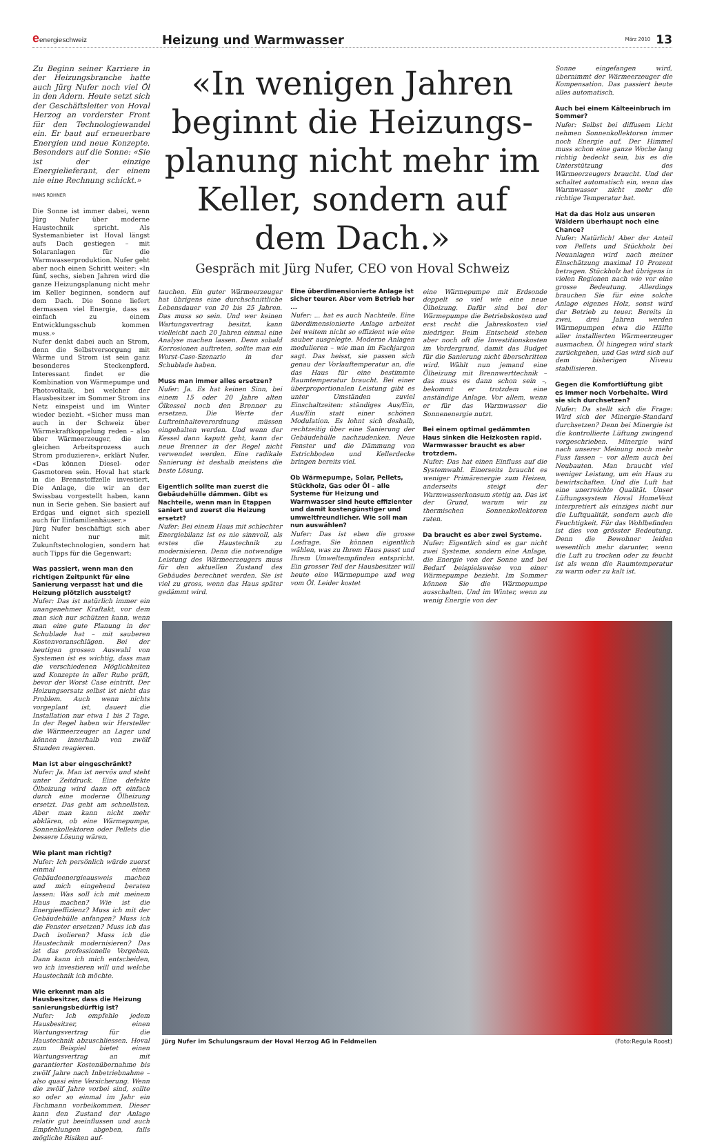eenergieschweiz
Heizung und Warmwasser
März 2010
13
Zu Beginn seiner Karriere in der Heizungsbranche hatte auch Jürg Nufer noch viel Öl in den Adern. Heute setzt sich der Geschäftsleiter von Hoval Herzog an vorderster Front für den Technologiewandel ein. Er baut auf erneuerbare Energien und neue Konzepte. Besonders auf die Sonne: «Sie ist der einzige Energielieferant, der einem nie eine Rechnung schickt.»
HANS ROHNER
Die Sonne ist immer dabei, wenn Jürg Nufer über moderne Haustechnik spricht. Als Systemanbieter ist Hoval längst aufs Dach gestiegen – mit Solaranlagen für die Warmwasserproduktion. Nufer geht aber noch einen Schritt weiter: «In fünf, sechs, sieben Jahren wird die ganze Heizungsplanung nicht mehr im Keller beginnen, sondern auf dem Dach. Die Sonne liefert dermassen viel Energie, dass es einfach zu einem Entwicklungsschub kommen muss.»
Nufer denkt dabei auch an Strom, denn die Selbstversorgung mit Wärme und Strom ist sein ganz besonderes Steckenpferd. Interessant findet er die Kombination von Wärmepumpe und Photovoltaik, bei welcher der Hausbesitzer im Sommer Strom ins Netz einspeist und im Winter wieder bezieht. «Sicher muss man auch in der Schweiz über Wärmekraftkoppelung reden – also über Wärmeerzeuger, die im gleichen Arbeitsprozess auch Strom produzieren», erklärt Nufer. «Das können Diesel- oder Gasmotoren sein. Hoval hat stark in die Brennstoffzelle investiert. Die Anlage, die wir an der Swissbau vorgestellt haben, kann nun in Serie gehen. Sie basiert auf Erdgas und eignet sich speziell auch für Einfamilienhäuser.»
Jürg Nufer beschäftigt sich aber nicht nur mit Zukunftstechnologien, sondern hat auch Tipps für die Gegenwart:
Was passiert, wenn man den richtigen Zeitpunkt für eine Sanierung verpasst hat und die Heizung plötzlich aussteigt?
Nufer: Das ist natürlich immer ein unangenehmer Kraftakt, vor dem man sich nur schützen kann, wenn man eine gute Planung in der Schublade hat – mit sauberen Kostenvoranschlägen. Bei der heutigen grossen Auswahl von Systemen ist es wichtig, dass man die verschiedenen Möglichkeiten und Konzepte in aller Ruhe prüft, bevor der Worst Case eintritt. Der Heizungsersatz selbst ist nicht das Problem. Auch wenn nichts vorgeplant ist, dauert die Installation nur etwa 1 bis 2 Tage. In der Regel haben wir Hersteller die Wärmeerzeuger an Lager und können innerhalb von zwölf Stunden reagieren.
Man ist aber eingeschränkt?
Nufer: Ja. Man ist nervös und steht unter Zeitdruck. Eine defekte Ölheizung wird dann oft einfach durch eine moderne Ölheizung ersetzt. Das geht am schnellsten. Aber man kann nicht mehr abklären, ob eine Wärmepumpe, Sonnenkollektoren oder Pellets die bessere Lösung wären.
Wie plant man richtig?
Nufer: Ich persönlich würde zuerst einmal einen Gebäudeenergieausweis machen und mich eingehend beraten lassen: Was soll ich mit meinem Haus machen? Wie ist die Energieeffizienz? Muss ich mit der Gebäudehülle anfangen? Muss ich die Fenster ersetzen? Muss ich das Dach isolieren? Muss ich die Haustechnik modernisieren? Das ist das professionelle Vorgehen. Dann kann ich mich entscheiden, wo ich investieren will und welche Haustechnik ich möchte.
Wie erkennt man als Hausbesitzer, dass die Heizung sanierungsbedürftig ist?
Nufer: Ich empfehle jedem Hausbesitzer, einen Wartungsvertrag für die Haustechnik abzuschliessen. Hoval zum Beispiel bietet einen Wartungsvertrag an mit garantierter Kostenübernahme bis zwölf Jahre nach Inbetriebnahme – also quasi eine Versicherung. Wenn die zwölf Jahre vorbei sind, sollte so oder so einmal im Jahr ein Fachmann vorbeikommen. Dieser kann den Zustand der Anlage relativ gut beeinflussen und auch Empfehlungen abgeben, falls mögliche Risiken auf-
«In wenigen Jahren beginnt die Heizungs­planung nicht mehr im Keller, sondern auf dem Dach.»
Gespräch mit Jürg Nufer, CEO von Hoval Schweiz
tauchen. Ein guter Wärmeerzeuger hat übrigens eine durchschnittliche Lebensdauer von 20 bis 25 Jahren. Das muss so sein. Und wer keinen Wartungsvertrag besitzt, kann vielleicht nach 20 Jahren einmal eine Analyse machen lassen. Denn sobald Korrosionen auftreten, sollte man ein Worst-Case-Szenario in der Schublade haben.
Muss man immer alles ersetzen?
Nufer: Ja. Es hat keinen Sinn, bei einem 15 oder 20 Jahre alten Ölkessel noch den Brenner zu ersetzen. Die Werte der Luftreinhalteverordnung müssen eingehalten werden. Und wenn der Kessel dann kaputt geht, kann der neue Brenner in der Regel nicht verwendet werden. Eine radikale Sanierung ist deshalb meistens die beste Lösung.
Eigentlich sollte man zuerst die Gebäudehülle dämmen. Gibt es Nachteile, wenn man in Etappen saniert und zuerst die Heizung ersetzt?
Nufer: Bei einem Haus mit schlechter Energiebilanz ist es nie sinnvoll, als erstes die Haustechnik zu modernisieren. Denn die notwendige Leistung des Wärmeerzeugers muss für den aktuellen Zustand des Gebäudes berechnet werden. Sie ist viel zu gross, wenn das Haus später gedämmt wird.
Eine überdimensionierte Anlage ist sicher teurer. Aber vom Betrieb her ...
Nufer: ... hat es auch Nachteile. Eine überdimensionierte Anlage arbeitet bei weitem nicht so effizient wie eine sauber ausgelegte. Moderne Anlagen modulieren – wie man im Fachjargon sagt. Das heisst, sie passen sich genau der Vorlauftemperatur an, die das Haus für eine bestimmte Raumtemperatur braucht. Bei einer überproportionalen Leistung gibt es unter Umständen zuviel Einschaltzeiten: ständiges Aus/Ein, Aus/Ein statt einer schönen Modulation. Es lohnt sich deshalb, rechtzeitig über eine Sanierung der Gebäudehülle nachzudenken. Neue Fenster und die Dämmung von Estrichboden und Kellerdecke bringen bereits viel.
Ob Wärmepumpe, Solar, Pellets, Stückholz, Gas oder Öl – alle Systeme für Heizung und Warmwasser sind heute effizienter und damit kostengünstiger und umweltfreundlicher. Wie soll man nun auswählen?
Nufer: Das ist eben die grosse Losfrage. Sie können eigentlich wählen, was zu Ihrem Haus passt und Ihrem Umweltempfinden entspricht. Ein grosser Teil der Hausbesitzer will heute eine Wärmepumpe und weg vom Öl. Leider kostet
eine Wärmepumpe mit Erdsonde doppelt so viel wie eine neue Ölheizung. Dafür sind bei der Wärmepumpe die Betriebskosten und erst recht die Jahreskosten viel niedriger. Beim Entscheid stehen aber noch oft die Investitionskosten im Vordergrund, damit das Budget für die Sanierung nicht überschritten wird. Wählt nun jemand eine Ölheizung mit Brennwerttechnik – das muss es dann schon sein –, bekommt er trotzdem eine anständige Anlage. Vor allem, wenn er für das Warmwasser die Sonnenenergie nutzt.
Bei einem optimal gedämmten Haus sinken die Heizkosten rapid. Warmwasser braucht es aber trotzdem.
Nufer: Das hat einen Einfluss auf die Systemwahl. Einerseits braucht es weniger Primärenergie zum Heizen, anderseits steigt der Warmwasserkonsum stetig an. Das ist der Grund, warum wir zu thermischen Sonnenkollektoren raten.
Da braucht es aber zwei Systeme.
Nufer: Eigentlich sind es gar nicht zwei Systeme, sondern eine Anlage, die Energie von der Sonne und bei Bedarf beispielsweise von einer Wärmepumpe bezieht. Im Sommer können Sie die Wärmepumpe ausschalten. Und im Winter, wenn zu wenig Energie von der
Sonne eingefangen wird, übernimmt der Wärmeerzeuger die Kompensation. Das passiert heute alles automatisch.
Auch bei einem Kälteeinbruch im Sommer?
Nufer: Selbst bei diffusem Licht nehmen Sonnenkollektoren immer noch Energie auf. Der Himmel muss schon eine ganze Woche lang richtig bedeckt sein, bis es die Unterstützung des Wärmeerzeugers braucht. Und der schaltet automatisch ein, wenn das Warmwasser nicht mehr die richtige Temperatur hat.
Hat da das Holz aus unseren Wäldern überhaupt noch eine Chance?
Nufer: Natürlich! Aber der Anteil von Pellets und Stückholz bei Neuanlagen wird nach meiner Einschätzung maximal 10 Prozent betragen. Stückholz hat übrigens in vielen Regionen nach wie vor eine grosse Bedeutung. Allerdings brauchen Sie für eine solche Anlage eigenes Holz, sonst wird der Betrieb zu teuer. Bereits in zwei, drei Jahren werden Wärmepumpen etwa die Hälfte aller installierten Wärmeerzeuger ausmachen. Öl hingegen wird stark zurückgehen, und Gas wird sich auf dem bisherigen Niveau stabilisieren.
Gegen die Komfortlüftung gibt es immer noch Vorbehalte. Wird sie sich durchsetzen?
Nufer: Da stellt sich die Frage: Wird sich der Minergie-Standard durchsetzen? Denn bei Minergie ist die kontrollierte Lüftung zwingend vorgeschrieben. Minergie wird nach unserer Meinung noch mehr Fuss fassen – vor allem auch bei Neubauten. Man braucht viel weniger Leistung, um ein Haus zu bewirtschaften. Und die Luft hat eine unerreichte Qualität. Unser Lüftungssystem Hoval HomeVent interpretiert als einziges nicht nur die Luftqualität, sondern auch die Feuchtigkeit. Für das Wohlbefinden ist dies von grösster Bedeutung. Denn die Bewohner leiden wesentlich mehr darunter, wenn die Luft zu trocken oder zu feucht ist als wenn die Raumtemperatur zu warm oder zu kalt ist.
Jürg Nufer im Schulungsraum der Hoval Herzog AG in Feldmeilen (Foto:Regula Roost)